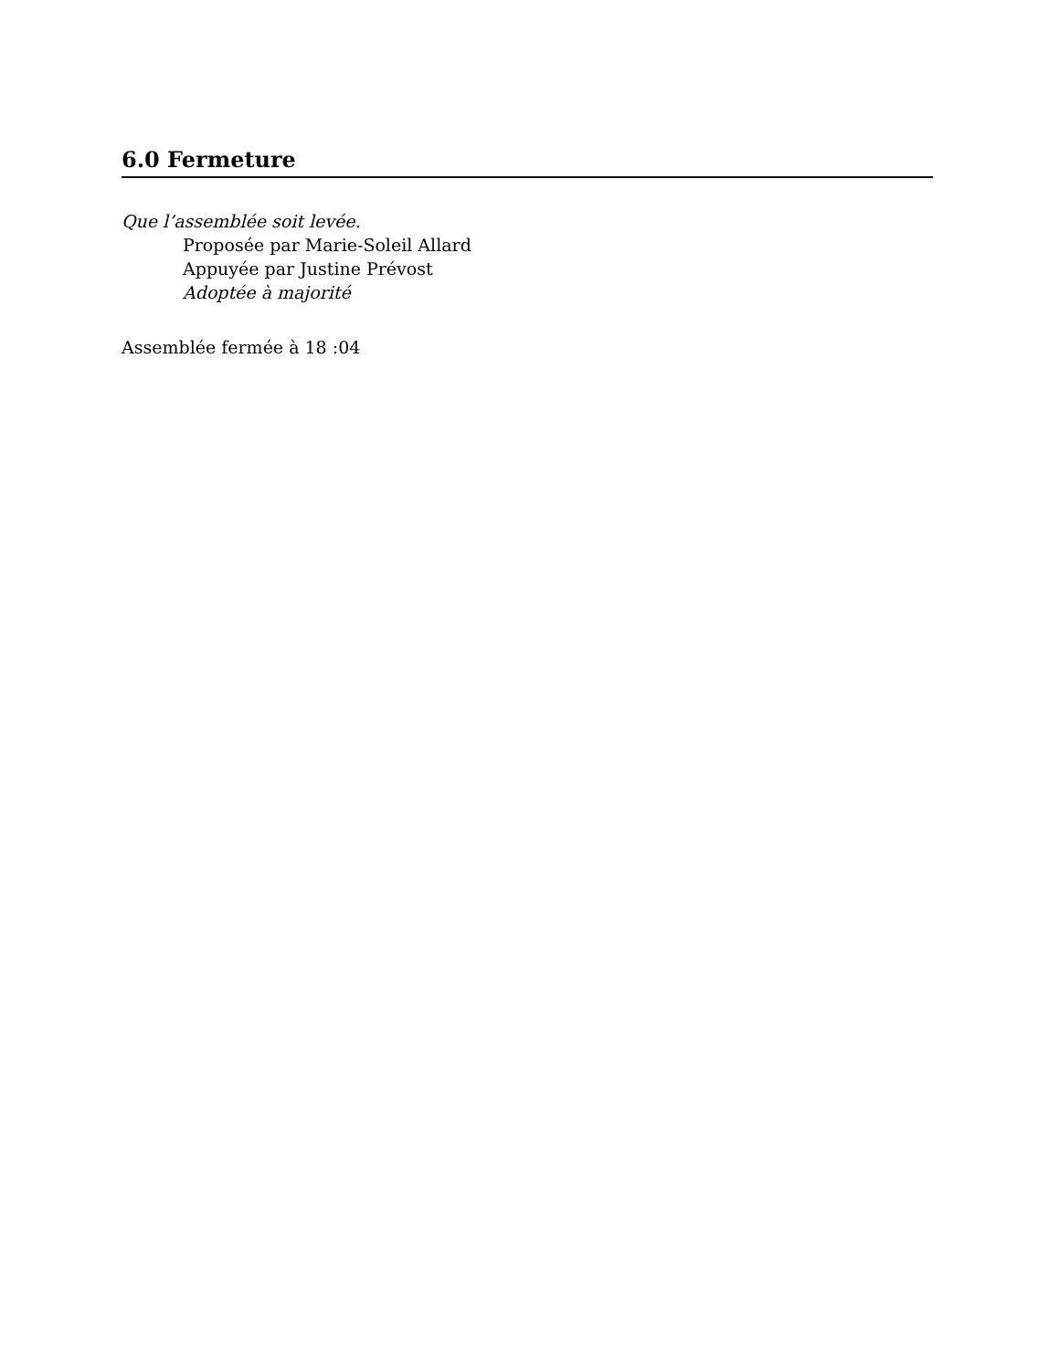6.0 Fermeture
Que l’assemblée soit levée.
Proposée par Marie-Soleil Allard
Appuyée par Justine Prévost
Adoptée à majorité
Assemblée fermée à 18 :04